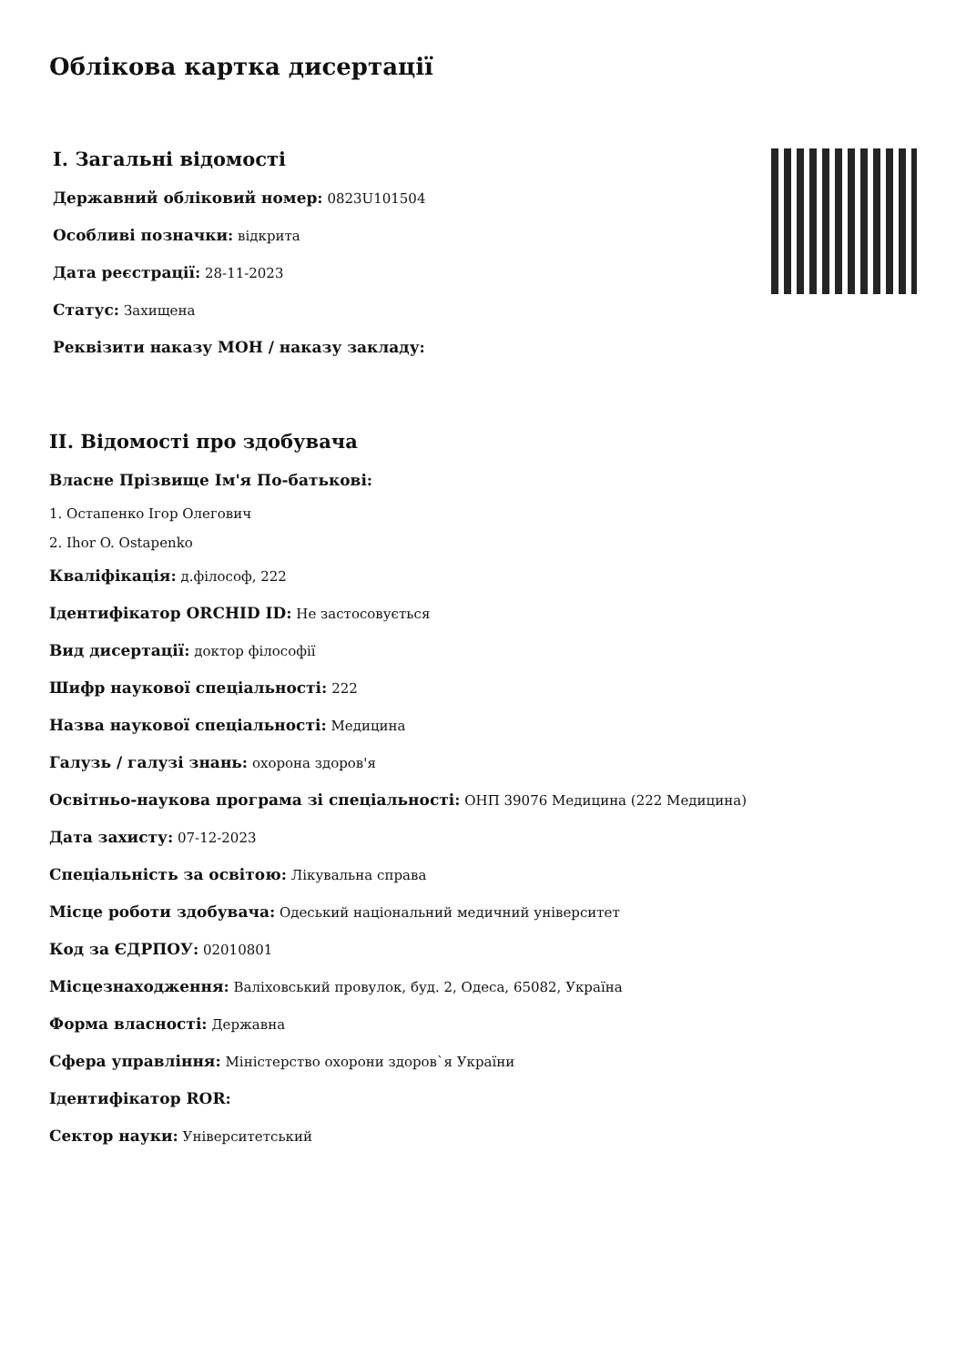Облікова картка дисертації
I. Загальні відомості
Державний обліковий номер: 0823U101504
Особливі позначки: відкрита
Дата реєстрації: 28-11-2023
Статус: Захищена
Реквізити наказу МОН / наказу закладу:
II. Відомості про здобувача
Власне Прізвище Ім'я По-батькові:
1. Остапенко Ігор Олегович
2. Ihor O. Ostapenko
Кваліфікація: д.філософ, 222
Ідентифікатор ORCHID ID: Не застосовується
Вид дисертації: доктор філософії
Шифр наукової спеціальності: 222
Назва наукової спеціальності: Медицина
Галузь / галузі знань: охорона здоров'я
Освітньо-наукова програма зі спеціальності: ОНП 39076 Медицина (222 Медицина)
Дата захисту: 07-12-2023
Спеціальність за освітою: Лікувальна справа
Місце роботи здобувача: Одеський національний медичний університет
Код за ЄДРПОУ: 02010801
Місцезнаходження: Валіховський провулок, буд. 2, Одеса, 65082, Україна
Форма власності: Державна
Сфера управління: Міністерство охорони здоров`я України
Ідентифікатор ROR:
Сектор науки: Університетський